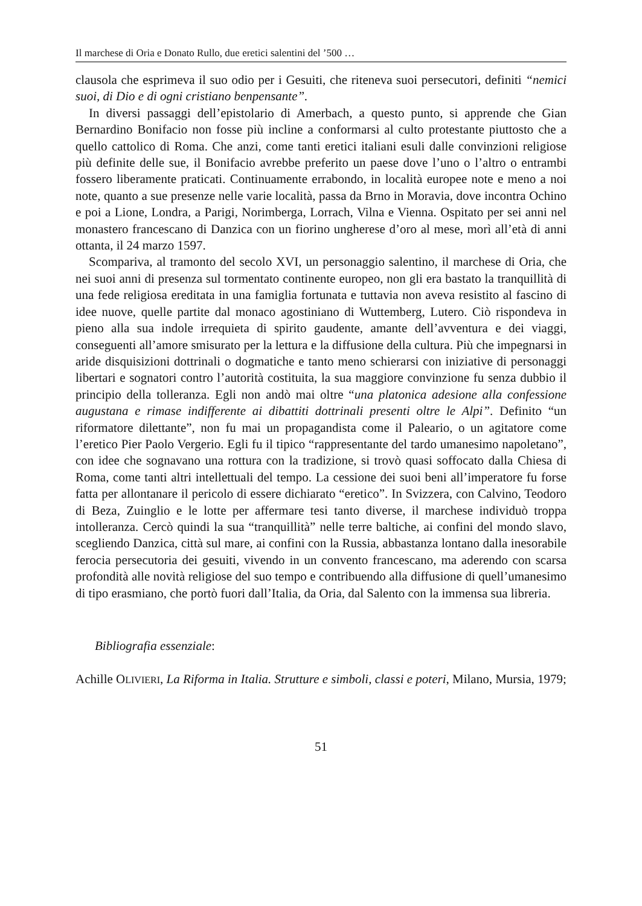Il marchese di Oria e Donato Rullo, due eretici salentini del ’500 …
clausola che esprimeva il suo odio per i Gesuiti, che riteneva suoi persecutori, definiti “nemici suoi, di Dio e di ogni cristiano benpensante”.
In diversi passaggi dell’epistolario di Amerbach, a questo punto, si apprende che Gian Bernardino Bonifacio non fosse più incline a conformarsi al culto protestante piuttosto che a quello cattolico di Roma. Che anzi, come tanti eretici italiani esuli dalle convinzioni religiose più definite delle sue, il Bonifacio avrebbe preferito un paese dove l’uno o l’altro o entrambi fossero liberamente praticati. Continuamente errabondo, in località europee note e meno a noi note, quanto a sue presenze nelle varie località, passa da Brno in Moravia, dove incontra Ochino e poi a Lione, Londra, a Parigi, Norimberga, Lorrach, Vilna e Vienna. Ospitato per sei anni nel monastero francescano di Danzica con un fiorino ungherese d’oro al mese, morì all’età di anni ottanta, il 24 marzo 1597.
Scompariva, al tramonto del secolo XVI, un personaggio salentino, il marchese di Oria, che nei suoi anni di presenza sul tormentato continente europeo, non gli era bastato la tranquillità di una fede religiosa ereditata in una famiglia fortunata e tuttavia non aveva resistito al fascino di idee nuove, quelle partite dal monaco agostiniano di Wuttemberg, Lutero. Ciò rispondeva in pieno alla sua indole irrequieta di spirito gaudente, amante dell’avventura e dei viaggi, conseguenti all’amore smisurato per la lettura e la diffusione della cultura. Più che impegnarsi in aride disquisizioni dottrinali o dogmatiche e tanto meno schierarsi con iniziative di personaggi libertari e sognatori contro l’autorità costituita, la sua maggiore convinzione fu senza dubbio il principio della tolleranza. Egli non andò mai oltre “una platonica adesione alla confessione augustana e rimase indifferente ai dibattiti dottrinali presenti oltre le Alpi”. Definito “un riformatore dilettante”, non fu mai un propagandista come il Paleario, o un agitatore come l’eretico Pier Paolo Vergerio. Egli fu il tipico “rappresentante del tardo umanesimo napoletano”, con idee che sognavano una rottura con la tradizione, si trovò quasi soffocato dalla Chiesa di Roma, come tanti altri intellettuali del tempo. La cessione dei suoi beni all’imperatore fu forse fatta per allontanare il pericolo di essere dichiarato “eretico”. In Svizzera, con Calvino, Teodoro di Beza, Zuinglio e le lotte per affermare tesi tanto diverse, il marchese individuò troppa intolleranza. Cercò quindi la sua “tranquillità” nelle terre baltiche, ai confini del mondo slavo, scegliendo Danzica, città sul mare, ai confini con la Russia, abbastanza lontano dalla inesorabile ferocia persecutoria dei gesuiti, vivendo in un convento francescano, ma aderendo con scarsa profondità alle novità religiose del suo tempo e contribuendo alla diffusione di quell’umanesimo di tipo erasmiano, che portò fuori dall’Italia, da Oria, dal Salento con la immensa sua libreria.
Bibliografia essenziale:
Achille OLIVIERI, La Riforma in Italia. Strutture e simboli, classi e poteri, Milano, Mursia, 1979;
51